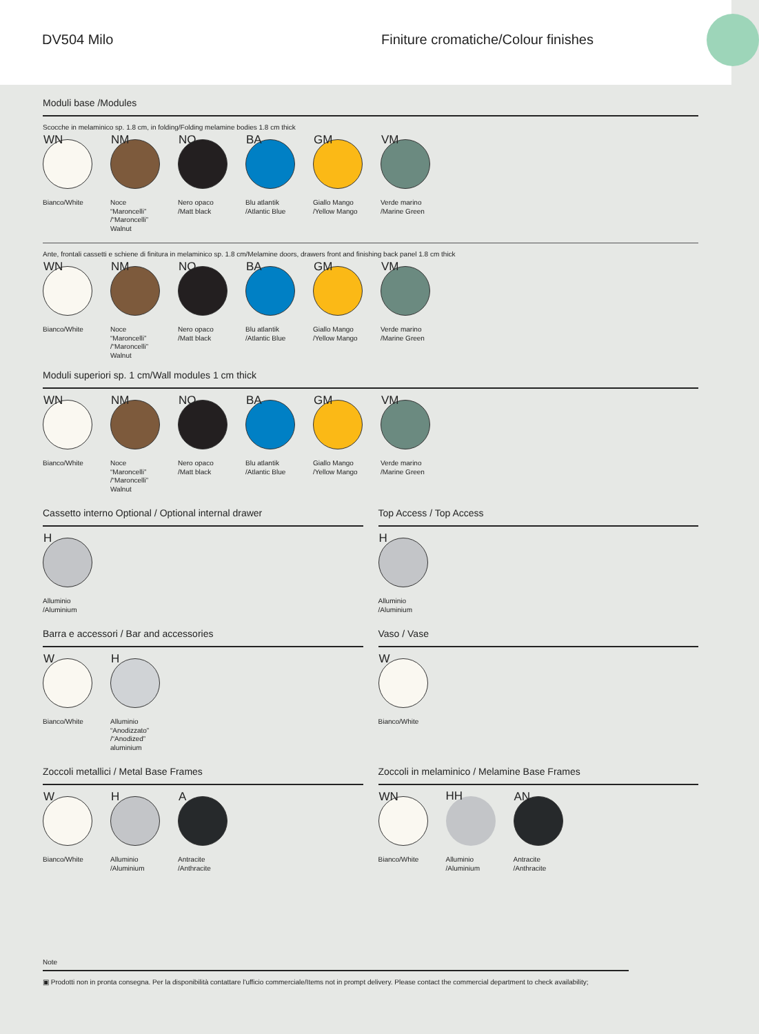DV504 Milo
Finiture cromatiche/Colour finishes
Moduli base /Modules
Scocche in melaminico sp. 1.8 cm, in folding/Folding melamine bodies 1.8 cm thick
WN
Bianco/White
NM
Noce “Maroncelli” /“Maroncelli” Walnut
NO
Nero opaco /Matt black
BA
Blu atlantik /Atlantic Blue
GM
Giallo Mango /Yellow Mango
VM
Verde marino /Marine Green
Ante, frontali cassetti e schiene di finitura in melaminico sp. 1.8 cm/Melamine doors, drawers front and finishing back panel 1.8 cm thick
WN
Bianco/White
NM
Noce “Maroncelli” /“Maroncelli” Walnut
NO
Nero opaco /Matt black
BA
Blu atlantik /Atlantic Blue
GM
Giallo Mango /Yellow Mango
VM
Verde marino /Marine Green
Moduli superiori sp. 1 cm/Wall modules 1 cm thick
WN
Bianco/White
NM
Noce “Maroncelli” /“Maroncelli” Walnut
NO
Nero opaco /Matt black
BA
Blu atlantik /Atlantic Blue
GM
Giallo Mango /Yellow Mango
VM
Verde marino /Marine Green
Cassetto interno Optional / Optional internal drawer
H
Alluminio /Aluminium
Top Access / Top Access
H
Alluminio /Aluminium
Barra e accessori / Bar and accessories
W
Bianco/White
H
Alluminio “Anodizzato” /“Anodized” aluminium
Vaso / Vase
W
Bianco/White
Zoccoli metallici / Metal Base Frames
W
Bianco/White
H
Alluminio /Aluminium
A
Antracite /Anthracite
Zoccoli in melaminico / Melamine Base Frames
WN
Bianco/White
HH
Alluminio /Aluminium
AN
Antracite /Anthracite
Note
▣ Prodotti non in pronta consegna. Per la disponibilità contattare l'ufficio commerciale/Items not in prompt delivery. Please contact the commercial department to check availability;